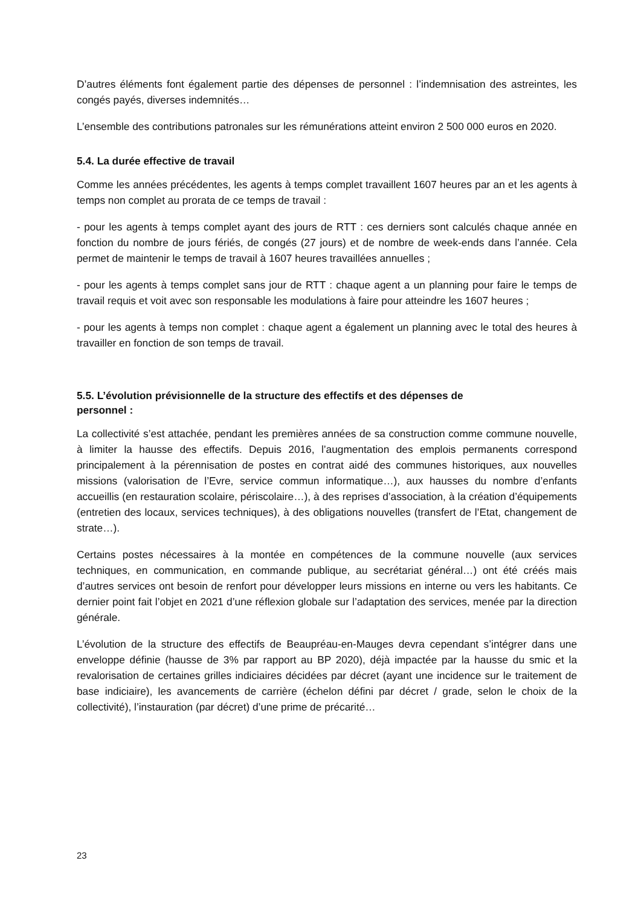D’autres éléments font également partie des dépenses de personnel : l’indemnisation des astreintes, les congés payés, diverses indemnités…
L’ensemble des contributions patronales sur les rémunérations atteint environ 2 500 000 euros en 2020.
5.4. La durée effective de travail
Comme les années précédentes, les agents à temps complet travaillent 1607 heures par an et les agents à temps non complet au prorata de ce temps de travail :
- pour les agents à temps complet ayant des jours de RTT : ces derniers sont calculés chaque année en fonction du nombre de jours fériés, de congés (27 jours) et de nombre de week-ends dans l’année. Cela permet de maintenir le temps de travail à 1607 heures travaillées annuelles ;
- pour les agents à temps complet sans jour de RTT : chaque agent a un planning pour faire le temps de travail requis et voit avec son responsable les modulations à faire pour atteindre les 1607 heures ;
- pour les agents à temps non complet : chaque agent a également un planning avec le total des heures à travailler en fonction de son temps de travail.
5.5. L’évolution prévisionnelle de la structure des effectifs et des dépenses de
personnel :
La collectivité s’est attachée, pendant les premières années de sa construction comme commune nouvelle, à limiter la hausse des effectifs. Depuis 2016, l’augmentation des emplois permanents correspond principalement à la pérennisation de postes en contrat aidé des communes historiques, aux nouvelles missions (valorisation de l’Evre, service commun informatique…), aux hausses du nombre d’enfants accueillis (en restauration scolaire, périscolaire…), à des reprises d’association, à la création d’équipements (entretien des locaux, services techniques), à des obligations nouvelles (transfert de l’Etat, changement de strate…).
Certains postes nécessaires à la montée en compétences de la commune nouvelle (aux services techniques, en communication, en commande publique, au secrétariat général…) ont été créés mais d’autres services ont besoin de renfort pour développer leurs missions en interne ou vers les habitants. Ce dernier point fait l’objet en 2021 d’une réflexion globale sur l’adaptation des services, menée par la direction générale.
L’évolution de la structure des effectifs de Beaupréau-en-Mauges devra cependant s’intégrer dans une enveloppe définie (hausse de 3% par rapport au BP 2020), déjà impactée par la hausse du smic et la revalorisation de certaines grilles indiciaires décidées par décret (ayant une incidence sur le traitement de base indiciaire), les avancements de carrière (échelon défini par décret / grade, selon le choix de la collectivité), l’instauration (par décret) d’une prime de précarité…
23